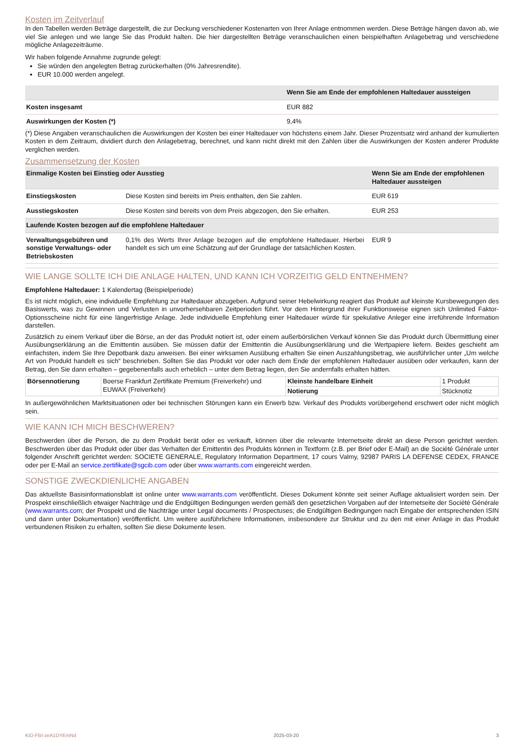Kosten im Zeitverlauf
In den Tabellen werden Beträge dargestellt, die zur Deckung verschiedener Kostenarten von Ihrer Anlage entnommen werden. Diese Beträge hängen davon ab, wie viel Sie anlegen und wie lange Sie das Produkt halten. Die hier dargestellten Beträge veranschaulichen einen beispielhaften Anlagebetrag und verschiedene mögliche Anlagezeiträume.
Wir haben folgende Annahme zugrunde gelegt:
Sie würden den angelegten Betrag zurückerhalten (0% Jahresrendite).
EUR 10.000 werden angelegt.
| | Wenn Sie am Ende der empfohlenen Haltedauer aussteigen |
| --- | --- |
| Kosten insgesamt | EUR 882 |
| Auswirkungen der Kosten (*) | 9,4% |
(*) Diese Angaben veranschaulichen die Auswirkungen der Kosten bei einer Haltedauer von höchstens einem Jahr. Dieser Prozentsatz wird anhand der kumulierten Kosten in dem Zeitraum, dividiert durch den Anlagebetrag, berechnet, und kann nicht direkt mit den Zahlen über die Auswirkungen der Kosten anderer Produkte verglichen werden.
Zusammensetzung der Kosten
| Einmalige Kosten bei Einstieg oder Ausstieg | | Wenn Sie am Ende der empfohlenen Haltedauer aussteigen |
| --- | --- | --- |
| Einstiegskosten | Diese Kosten sind bereits im Preis enthalten, den Sie zahlen. | EUR 619 |
| Ausstiegskosten | Diese Kosten sind bereits von dem Preis abgezogen, den Sie erhalten. | EUR 253 |
| Laufende Kosten bezogen auf die empfohlene Haltedauer | | |
| Verwaltungsgebühren und sonstige Verwaltungs- oder Betriebskosten | 0,1% des Werts Ihrer Anlage bezogen auf die empfohlene Haltedauer. Hierbei handelt es sich um eine Schätzung auf der Grundlage der tatsächlichen Kosten. | EUR 9 |
WIE LANGE SOLLTE ICH DIE ANLAGE HALTEN, UND KANN ICH VORZEITIG GELD ENTNEHMEN?
Empfohlene Haltedauer: 1 Kalendertag (Beispielperiode)
Es ist nicht möglich, eine individuelle Empfehlung zur Haltedauer abzugeben. Aufgrund seiner Hebelwirkung reagiert das Produkt auf kleinste Kursbewegungen des Basiswerts, was zu Gewinnen und Verlusten in unvorhersehbaren Zeitperioden führt. Vor dem Hintergrund ihrer Funktionsweise eignen sich Unlimited Faktor-Optionsscheine nicht für eine längerfristige Anlage. Jede individuelle Empfehlung einer Haltedauer würde für spekulative Anleger eine irreführende Information darstellen.
Zusätzlich zu einem Verkauf über die Börse, an der das Produkt notiert ist, oder einem außerbörslichen Verkauf können Sie das Produkt durch Übermittlung einer Ausübungserklärung an die Emittentin ausüben. Sie müssen dafür der Emittentin die Ausübungserklärung und die Wertpapiere liefern. Beides geschieht am einfachsten, indem Sie Ihre Depotbank dazu anweisen. Bei einer wirksamen Ausübung erhalten Sie einen Auszahlungsbetrag, wie ausführlicher unter „Um welche Art von Produkt handelt es sich“ beschrieben. Sollten Sie das Produkt vor oder nach dem Ende der empfohlenen Haltedauer ausüben oder verkaufen, kann der Betrag, den Sie dann erhalten – gegebenenfalls auch erheblich – unter dem Betrag liegen, den Sie andernfalls erhalten hätten.
| Börsennotierung | Boerse Frankfurt Zertifikate Premium (Freiverkehr) und EUWAX (Freiverkehr) | Kleinste handelbare Einheit | 1 Produkt |
| | | Notierung | Stücknotiz |
In außergewöhnlichen Marktsituationen oder bei technischen Störungen kann ein Erwerb bzw. Verkauf des Produkts vorübergehend erschwert oder nicht möglich sein.
WIE KANN ICH MICH BESCHWEREN?
Beschwerden über die Person, die zu dem Produkt berät oder es verkauft, können über die relevante Internetseite direkt an diese Person gerichtet werden. Beschwerden über das Produkt oder über das Verhalten der Emittentin des Produkts können in Textform (z.B. per Brief oder E-Mail) an die Société Générale unter folgender Anschrift gerichtet werden: SOCIETE GENERALE, Regulatory Information Department, 17 cours Valmy, 92987 PARIS LA DEFENSE CEDEX, FRANCE oder per E-Mail an service.zertifikate@sgcib.com oder über www.warrants.com eingereicht werden.
SONSTIGE ZWECKDIENLICHE ANGABEN
Das aktuellste Basisinformationsblatt ist online unter www.warrants.com veröffentlicht. Dieses Dokument könnte seit seiner Auflage aktualisiert worden sein. Der Prospekt einschließlich etwaiger Nachträge und die Endgültigen Bedingungen werden gemäß den gesetzlichen Vorgaben auf der Internetseite der Société Générale (www.warrants.com; der Prospekt und die Nachträge unter Legal documents / Prospectuses; die Endgültigen Bedingungen nach Eingabe der entsprechenden ISIN und dann unter Dokumentation) veröffentlicht. Um weitere ausführlichere Informationen, insbesondere zur Struktur und zu den mit einer Anlage in das Produkt verbundenen Risiken zu erhalten, sollten Sie diese Dokumente lesen.
KID-FBI-zeA1DYEmNd 2025-03-20 3